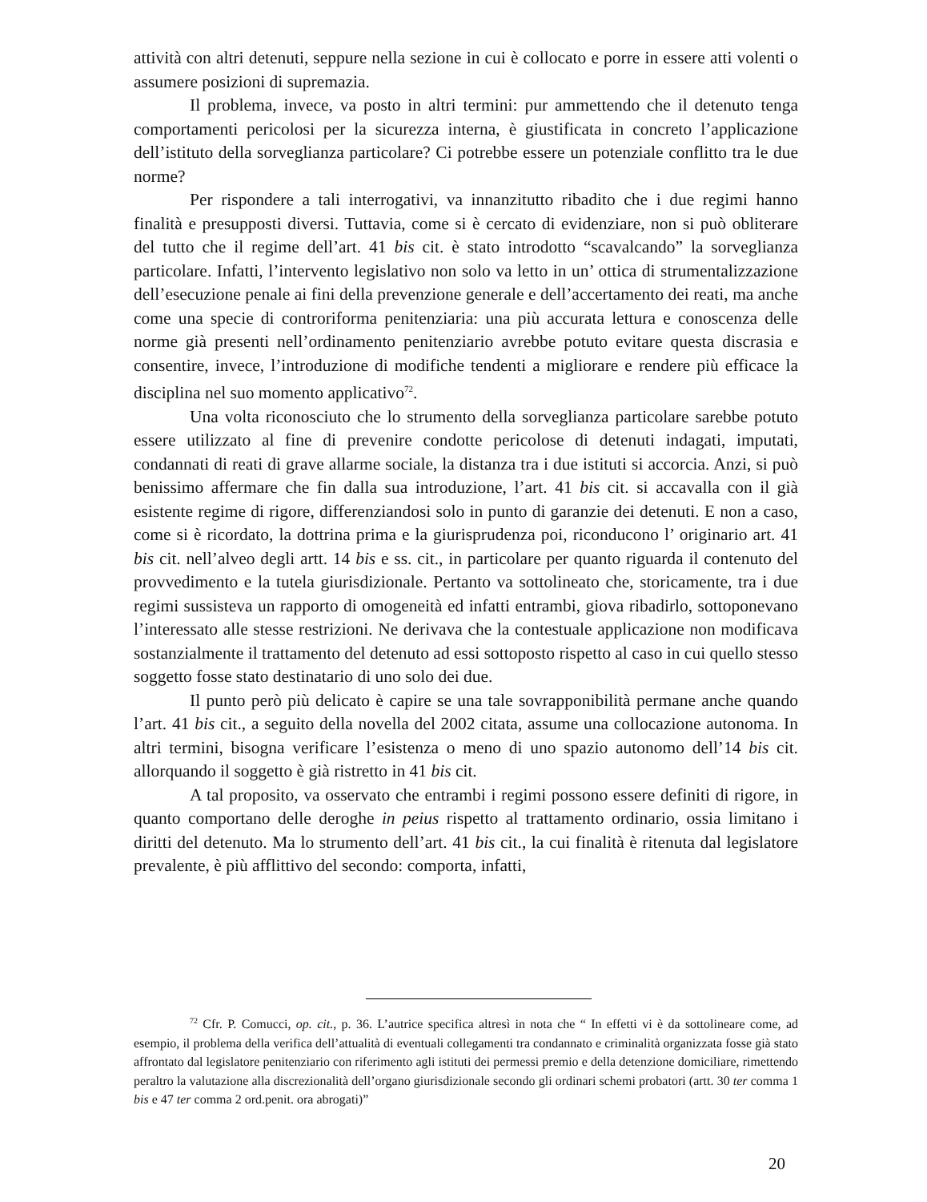attività con altri detenuti, seppure nella sezione in cui è collocato e porre in essere atti volenti o assumere posizioni di supremazia.
Il problema, invece, va posto in altri termini: pur ammettendo che il detenuto tenga comportamenti pericolosi per la sicurezza interna, è giustificata in concreto l’applicazione dell’istituto della sorveglianza particolare? Ci potrebbe essere un potenziale conflitto tra le due norme?
Per rispondere a tali interrogativi, va innanzitutto ribadito che i due regimi hanno finalità e presupposti diversi. Tuttavia, come si è cercato di evidenziare, non si può obliterare del tutto che il regime dell’art. 41 bis cit. è stato introdotto “scavalcando” la sorveglianza particolare. Infatti, l’intervento legislativo non solo va letto in un’ ottica di strumentalizzazione dell’esecuzione penale ai fini della prevenzione generale e dell’accertamento dei reati, ma anche come una specie di controriforma penitenziaria: una più accurata lettura e conoscenza delle norme già presenti nell’ordinamento penitenziario avrebbe potuto evitare questa discrasia e consentire, invece, l’introduzione di modifiche tendenti a migliorare e rendere più efficace la disciplina nel suo momento applicativo<sup>72</sup>.
Una volta riconosciuto che lo strumento della sorveglianza particolare sarebbe potuto essere utilizzato al fine di prevenire condotte pericolose di detenuti indagati, imputati, condannati di reati di grave allarme sociale, la distanza tra i due istituti si accorcia. Anzi, si può benissimo affermare che fin dalla sua introduzione, l’art. 41 bis cit. si accavalla con il già esistente regime di rigore, differenziandosi solo in punto di garanzie dei detenuti. E non a caso, come si è ricordato, la dottrina prima e la giurisprudenza poi, riconducono l’ originario art. 41 bis cit. nell’alveo degli artt. 14 bis e ss. cit., in particolare per quanto riguarda il contenuto del provvedimento e la tutela giurisdizionale. Pertanto va sottolineato che, storicamente, tra i due regimi sussisteva un rapporto di omogeneità ed infatti entrambi, giova ribadirlo, sottoponevano l’interessato alle stesse restrizioni. Ne derivava che la contestuale applicazione non modificava sostanzialmente il trattamento del detenuto ad essi sottoposto rispetto al caso in cui quello stesso soggetto fosse stato destinatario di uno solo dei due.
Il punto però più delicato è capire se una tale sovrapponibilità permane anche quando l’art. 41 bis cit., a seguito della novella del 2002 citata, assume una collocazione autonoma. In altri termini, bisogna verificare l’esistenza o meno di uno spazio autonomo dell’14 bis cit. allorquando il soggetto è già ristretto in 41 bis cit.
A tal proposito, va osservato che entrambi i regimi possono essere definiti di rigore, in quanto comportano delle deroghe in peius rispetto al trattamento ordinario, ossia limitano i diritti del detenuto. Ma lo strumento dell’art. 41 bis cit., la cui finalità è ritenuta dal legislatore prevalente, è più afflittivo del secondo: comporta, infatti,
<sup>72</sup> Cfr. P. Comucci, op. cit., p. 36. L’autrice specifica altresì in nota che “ In effetti vi è da sottolineare come, ad esempio, il problema della verifica dell’attualità di eventuali collegamenti tra condannato e criminalità organizzata fosse già stato affrontato dal legislatore penitenziario con riferimento agli istituti dei permessi premio e della detenzione domiciliare, rimettendo peraltro la valutazione alla discrezionalità dell’organo giurisdizionale secondo gli ordinari schemi probatori (artt. 30 ter comma 1 bis e 47 ter comma 2 ord.penit. ora abrogati)”
20